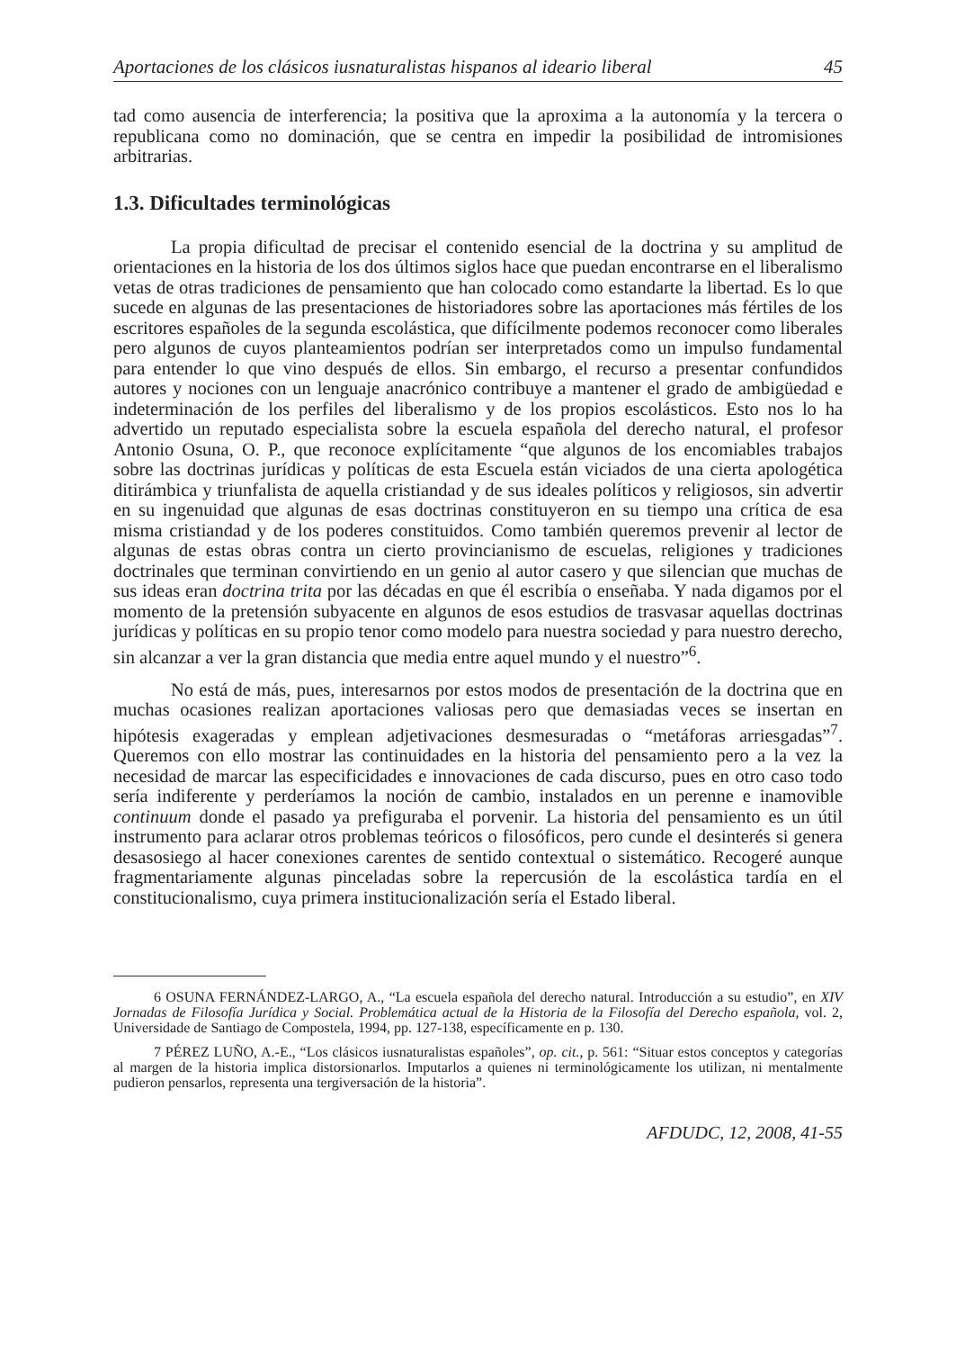Aportaciones de los clásicos iusnaturalistas hispanos al ideario liberal 45
tad como ausencia de interferencia; la positiva que la aproxima a la autonomía y la tercera o republicana como no dominación, que se centra en impedir la posibilidad de intromisiones arbitrarias.
1.3. Dificultades terminológicas
La propia dificultad de precisar el contenido esencial de la doctrina y su amplitud de orientaciones en la historia de los dos últimos siglos hace que puedan encontrarse en el liberalismo vetas de otras tradiciones de pensamiento que han colocado como estandarte la libertad. Es lo que sucede en algunas de las presentaciones de historiadores sobre las aportaciones más fértiles de los escritores españoles de la segunda escolástica, que difícilmente podemos reconocer como liberales pero algunos de cuyos planteamientos podrían ser interpretados como un impulso fundamental para entender lo que vino después de ellos. Sin embargo, el recurso a presentar confundidos autores y nociones con un lenguaje anacrónico contribuye a mantener el grado de ambigüedad e indeterminación de los perfiles del liberalismo y de los propios escolásticos. Esto nos lo ha advertido un reputado especialista sobre la escuela española del derecho natural, el profesor Antonio Osuna, O. P., que reconoce explícitamente “que algunos de los encomiables trabajos sobre las doctrinas jurídicas y políticas de esta Escuela están viciados de una cierta apologética ditirámbica y triunfalista de aquella cristiandad y de sus ideales políticos y religiosos, sin advertir en su ingenuidad que algunas de esas doctrinas constituyeron en su tiempo una crítica de esa misma cristiandad y de los poderes constituidos. Como también queremos prevenir al lector de algunas de estas obras contra un cierto provincianismo de escuelas, religiones y tradiciones doctrinales que terminan convirtiendo en un genio al autor casero y que silencian que muchas de sus ideas eran doctrina trita por las décadas en que él escribía o enseñaba. Y nada digamos por el momento de la pretensión subyacente en algunos de esos estudios de trasvasar aquellas doctrinas jurídicas y políticas en su propio tenor como modelo para nuestra sociedad y para nuestro derecho, sin alcanzar a ver la gran distancia que media entre aquel mundo y el nuestro”<sup>6</sup>.
No está de más, pues, interesarnos por estos modos de presentación de la doctrina que en muchas ocasiones realizan aportaciones valiosas pero que demasiadas veces se insertan en hipótesis exageradas y emplean adjetivaciones desmesuradas o “metáforas arriesgadas”<sup>7</sup>. Queremos con ello mostrar las continuidades en la historia del pensamiento pero a la vez la necesidad de marcar las especificidades e innovaciones de cada discurso, pues en otro caso todo sería indiferente y perderíamos la noción de cambio, instalados en un perenne e inamovible continuum donde el pasado ya prefiguraba el porvenir. La historia del pensamiento es un útil instrumento para aclarar otros problemas teóricos o filosóficos, pero cunde el desinterés si genera desasosiego al hacer conexiones carentes de sentido contextual o sistemático. Recogeré aunque fragmentariamente algunas pinceladas sobre la repercusión de la escolástica tardía en el constitucionalismo, cuya primera institucionalización sería el Estado liberal.
6 OSUNA FERNÁNDEZ-LARGO, A., “La escuela española del derecho natural. Introducción a su estudio”, en XIV Jornadas de Filosofía Jurídica y Social. Problemática actual de la Historia de la Filosofía del Derecho española, vol. 2, Universidade de Santiago de Compostela, 1994, pp. 127-138, específicamente en p. 130.
7 PÉREZ LUÑO, A.-E., “Los clásicos iusnaturalistas españoles”, op. cit., p. 561: “Situar estos conceptos y categorías al margen de la historia implica distorsionarlos. Imputarlos a quienes ni terminológicamente los utilizan, ni mentalmente pudieron pensarlos, representa una tergiversación de la historia”.
AFDUDC, 12, 2008, 41-55